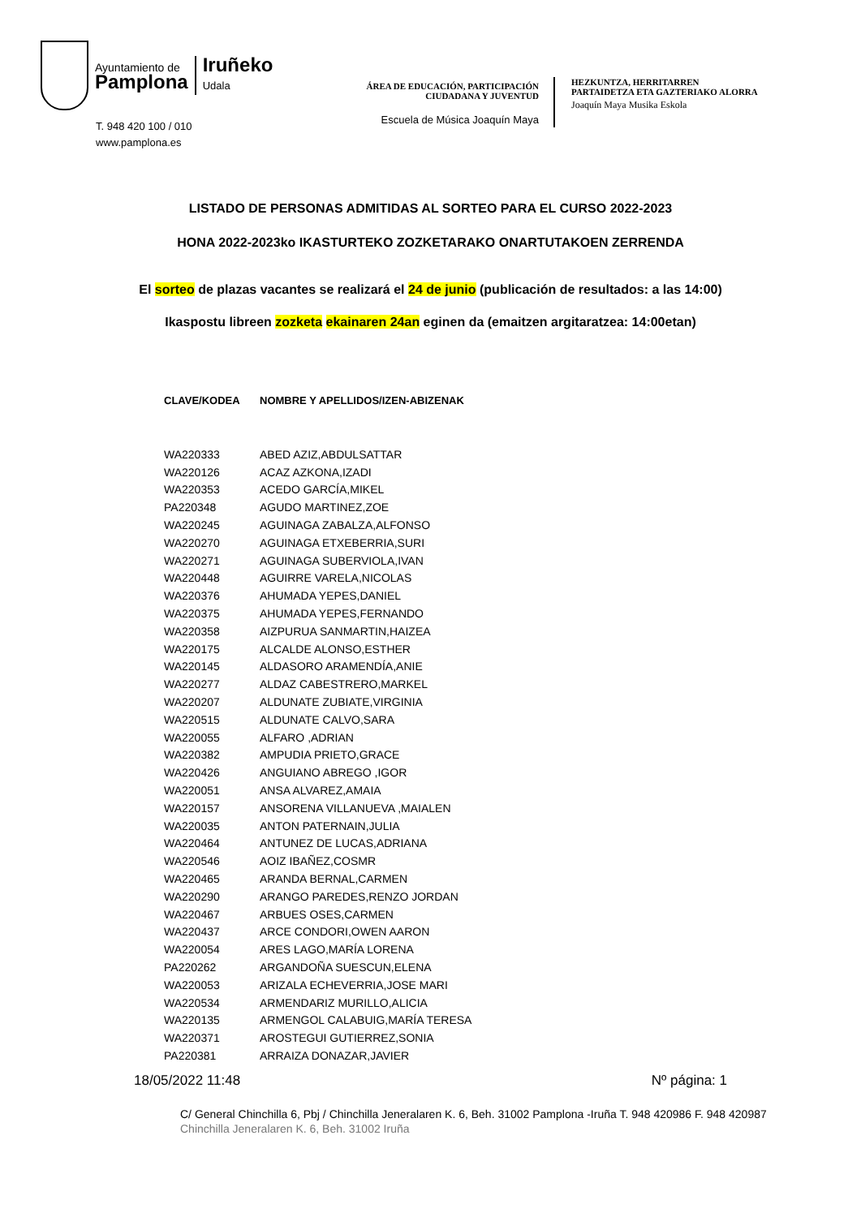Ayuntamiento de
Pamplona
Iruñeko
Udala
T. 948 420 100 / 010
www.pamplona.es
ÁREA DE EDUCACIÓN, PARTICIPACIÓN
CIUDADANA Y JUVENTUD
Escuela de Música Joaquín Maya
HEZKUNTZA, HERRITARREN PARTAIDETZA ETA GAZTERIAKO ALORRA
Joaquín Maya Musika Eskola
LISTADO DE PERSONAS ADMITIDAS AL SORTEO PARA EL CURSO 2022-2023
HONA 2022-2023ko IKASTURTEKO ZOZKETARAKO ONARTUTAKOEN ZERRENDA
El sorteo de plazas vacantes se realizará el 24 de junio (publicación de resultados: a las 14:00)
Ikaspostu libreen zozketa ekainaren 24an eginen da (emaitzen argitaratzea: 14:00etan)
| CLAVE/KODEA | NOMBRE Y APELLIDOS/IZEN-ABIZENAK |
| --- | --- |
| WA220333 | ABED AZIZ,ABDULSATTAR |
| WA220126 | ACAZ AZKONA,IZADI |
| WA220353 | ACEDO GARCÍA,MIKEL |
| PA220348 | AGUDO MARTINEZ,ZOE |
| WA220245 | AGUINAGA ZABALZA,ALFONSO |
| WA220270 | AGUINAGA ETXEBERRIA,SURI |
| WA220271 | AGUINAGA SUBERVIOLA,IVAN |
| WA220448 | AGUIRRE VARELA,NICOLAS |
| WA220376 | AHUMADA YEPES,DANIEL |
| WA220375 | AHUMADA YEPES,FERNANDO |
| WA220358 | AIZPURUA SANMARTIN,HAIZEA |
| WA220175 | ALCALDE ALONSO,ESTHER |
| WA220145 | ALDASORO ARAMENDÍA,ANIE |
| WA220277 | ALDAZ CABESTRERO,MARKEL |
| WA220207 | ALDUNATE ZUBIATE,VIRGINIA |
| WA220515 | ALDUNATE CALVO,SARA |
| WA220055 | ALFARO ,ADRIAN |
| WA220382 | AMPUDIA PRIETO,GRACE |
| WA220426 | ANGUIANO ABREGO ,IGOR |
| WA220051 | ANSA ALVAREZ,AMAIA |
| WA220157 | ANSORENA VILLANUEVA ,MAIALEN |
| WA220035 | ANTON PATERNAIN,JULIA |
| WA220464 | ANTUNEZ DE LUCAS,ADRIANA |
| WA220546 | AOIZ IBAÑEZ,COSMR |
| WA220465 | ARANDA BERNAL,CARMEN |
| WA220290 | ARANGO PAREDES,RENZO JORDAN |
| WA220467 | ARBUES OSES,CARMEN |
| WA220437 | ARCE CONDORI,OWEN AARON |
| WA220054 | ARES LAGO,MARÍA LORENA |
| PA220262 | ARGANDOÑA SUESCUN,ELENA |
| WA220053 | ARIZALA ECHEVERRIA,JOSE MARI |
| WA220534 | ARMENDARIZ MURILLO,ALICIA |
| WA220135 | ARMENGOL CALABUIG,MARÍA TERESA |
| WA220371 | AROSTEGUI GUTIERREZ,SONIA |
| PA220381 | ARRAIZA DONAZAR,JAVIER |
18/05/2022 11:48 Nº página: 1
C/ General Chinchilla 6, Pbj / Chinchilla Jeneralaren K. 6, Beh. 31002 Pamplona -Iruña T. 948 420986 F. 948 420987
Chinchilla Jeneralaren K. 6, Beh. 31002 Iruña